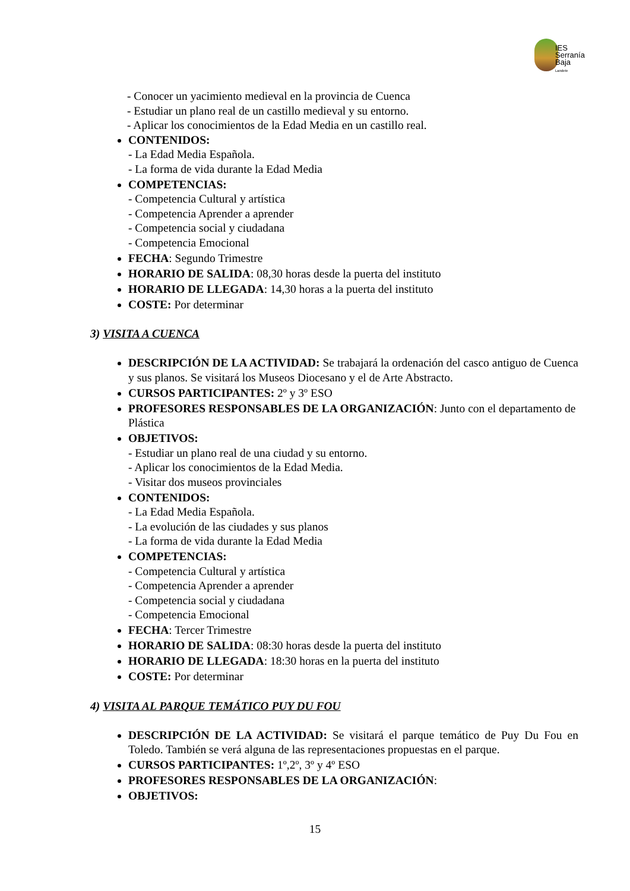IES
Serranía
Baja
Landete
- Conocer un yacimiento medieval en la provincia de Cuenca
- Estudiar un plano real de un castillo medieval y su entorno.
- Aplicar los conocimientos de la Edad Media en un castillo real.
CONTENIDOS:
- La Edad Media Española.
- La forma de vida durante la Edad Media
COMPETENCIAS:
- Competencia Cultural y artística
- Competencia Aprender a aprender
- Competencia social y ciudadana
- Competencia Emocional
FECHA: Segundo Trimestre
HORARIO DE SALIDA: 08,30 horas desde la puerta del instituto
HORARIO DE LLEGADA: 14,30 horas a la puerta del instituto
COSTE: Por determinar
3) VISITA A CUENCA
DESCRIPCIÓN DE LA ACTIVIDAD: Se trabajará la ordenación del casco antiguo de Cuenca y sus planos. Se visitará los Museos Diocesano y el de Arte Abstracto.
CURSOS PARTICIPANTES: 2º y 3º ESO
PROFESORES RESPONSABLES DE LA ORGANIZACIÓN: Junto con el departamento de Plástica
OBJETIVOS:
- Estudiar un plano real de una ciudad y su entorno.
- Aplicar los conocimientos de la Edad Media.
- Visitar dos museos provinciales
CONTENIDOS:
- La Edad Media Española.
- La evolución de las ciudades y sus planos
- La forma de vida durante la Edad Media
COMPETENCIAS:
- Competencia Cultural y artística
- Competencia Aprender a aprender
- Competencia social y ciudadana
- Competencia Emocional
FECHA: Tercer Trimestre
HORARIO DE SALIDA: 08:30 horas desde la puerta del instituto
HORARIO DE LLEGADA: 18:30 horas en la puerta del instituto
COSTE: Por determinar
4) VISITA AL PARQUE TEMÁTICO PUY DU FOU
DESCRIPCIÓN DE LA ACTIVIDAD: Se visitará el parque temático de Puy Du Fou en Toledo. También se verá alguna de las representaciones propuestas en el parque.
CURSOS PARTICIPANTES: 1º,2º, 3º y 4º ESO
PROFESORES RESPONSABLES DE LA ORGANIZACIÓN:
OBJETIVOS:
15